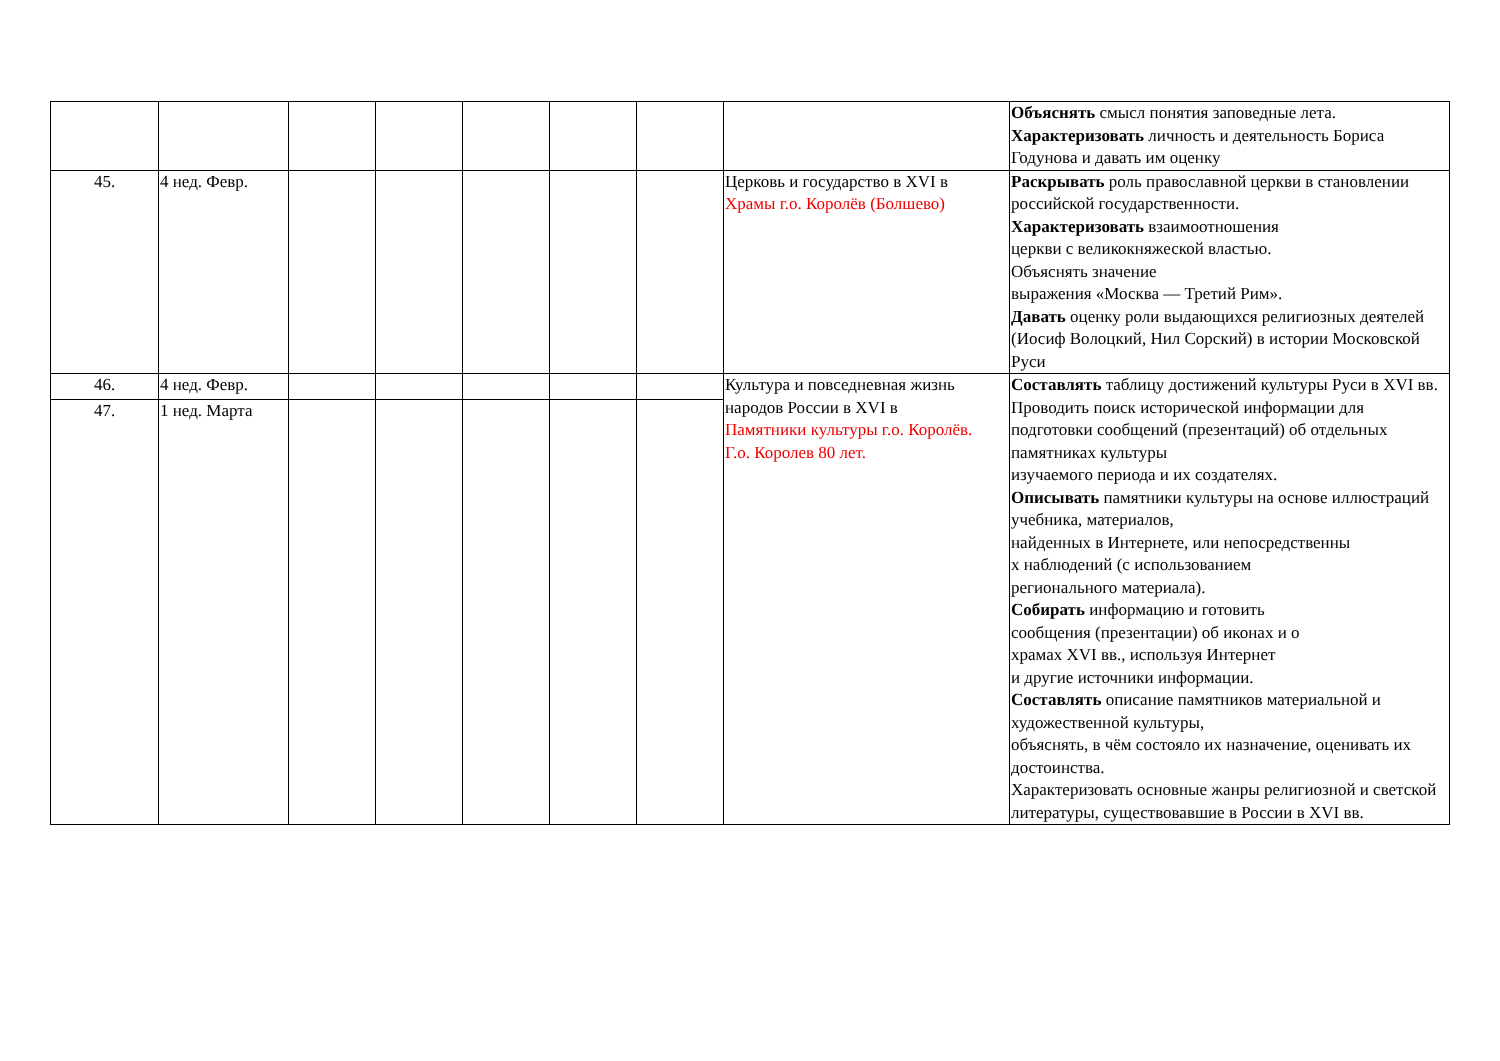| | | | | | | | | Объяснять смысл понятия заповедные лета. Характеризовать личность и деятельность Бориса Годунова и давать им оценку |
| 45. | 4 нед. Февр. | | | | | | Церковь и государство в XVI в Храмы г.о. Королёв (Болшево) | Раскрывать роль православной церкви в становлении российской государственности. Характеризовать взаимоотношения церкви с великокняжеской властью. Объяснять значение выражения «Москва — Третий Рим». Давать оценку роли выдающихся религиозных деятелей (Иосиф Волоцкий, Нил Сорский) в истории Московской Руси |
| 46. | 4 нед. Февр. | | | | | | Культура и повседневная жизнь народов России в XVI в Памятники культуры г.о. Королёв. Г.о. Королев 80 лет. | Составлять таблицу достижений культуры Руси в XVI вв. Проводить поиск исторической информации для подготовки сообщений (презентаций) об отдельных памятниках культуры изучаемого периода и их создателях. Описывать памятники культуры на основе иллюстраций учебника, материалов, найденных в Интернете, или непосредственны х наблюдений (с использованием регионального материала). Собирать информацию и готовить сообщения (презентации) об иконах и о храмах XVI вв., используя Интернет и другие источники информации. Составлять описание памятников материальной и художественной культуры, объяснять, в чём состояло их назначение, оценивать их достоинства. Характеризовать основные жанры религиозной и светской литературы, существовавшие в России в XVI вв. |
| 47. | 1 нед. Марта | | | | | | | |